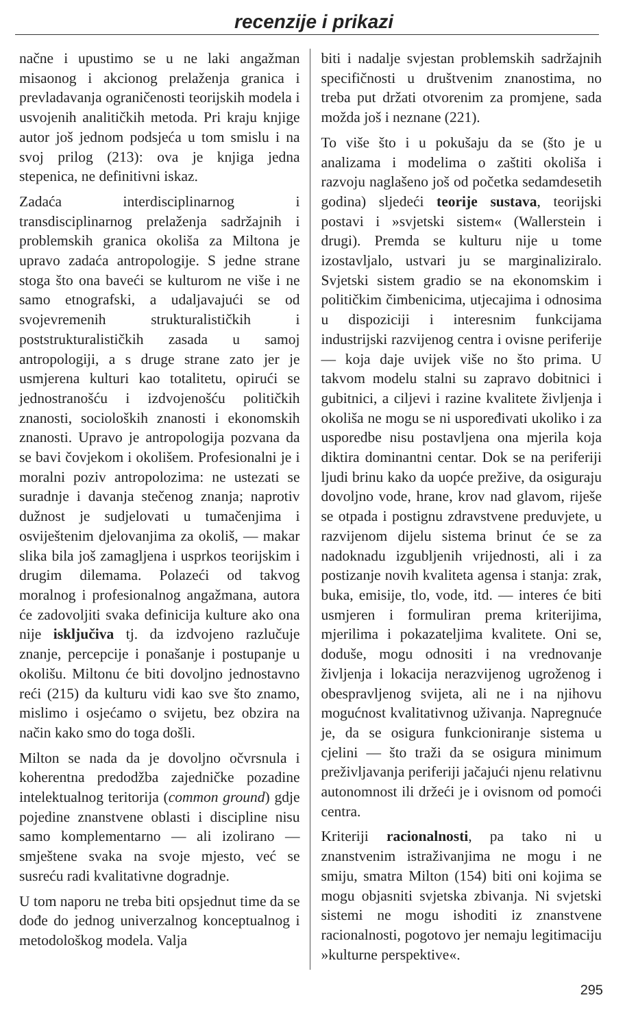recenzije i prikazi
načne i upustimo se u ne laki angažman misaonog i akcionog prelaženja granica i prevladavanja ograničenosti teorijskih modela i usvojenih analitičkih metoda. Pri kraju knjige autor još jednom podsjeća u tom smislu i na svoj prilog (213): ova je knjiga jedna stepenica, ne definitivni iskaz.
Zadaća interdisciplinarnog i transdisciplinarnog prelaženja sadržajnih i problemskih granica okoliša za Miltona je upravo zadaća antropologije. S jedne strane stoga što ona baveći se kulturom ne više i ne samo etnografski, a udaljavajući se od svojevremenih strukturalističkih i poststrukturalističkih zasada u samoj antropologiji, a s druge strane zato jer je usmjerena kulturi kao totalitetu, opirući se jednostranošću i izdvojenošću političkih znanosti, socioloških znanosti i ekonomskih znanosti. Upravo je antropologija pozvana da se bavi čovjekom i okolišem. Profesionalni je i moralni poziv antropolozima: ne ustezati se suradnje i davanja stečenog znanja; naprotiv dužnost je sudjelovati u tumačenjima i osviještenim djelovanjima za okoliš, — makar slika bila još zamagljena i usprkos teorijskim i drugim dilemama. Polazeći od takvog moralnog i profesionalnog angažmana, autora će zadovoljiti svaka definicija kulture ako ona nije isključiva tj. da izdvojeno razlučuje znanje, percepcije i ponašanje i postupanje u okolišu. Miltonu će biti dovoljno jednostavno reći (215) da kulturu vidi kao sve što znamo, mislimo i osjećamo o svijetu, bez obzira na način kako smo do toga došli.
Milton se nada da je dovoljno očvrsnula i koherentna predodžba zajedničke pozadine intelektualnog teritorija (common ground) gdje pojedine znanstvene oblasti i discipline nisu samo komplementarno — ali izolirano — smještene svaka na svoje mjesto, već se susreću radi kvalitativne dogradnje.
U tom naporu ne treba biti opsjednut time da se dođe do jednog univerzalnog konceptualnog i metodološkog modela. Valja
biti i nadalje svjestan problemskih sadržajnih specifičnosti u društvenim znanostima, no treba put držati otvorenim za promjene, sada možda još i neznane (221).
To više što i u pokušaju da se (što je u analizama i modelima o zaštiti okoliša i razvoju naglašeno još od početka sedamdesetih godina) sljedeći teorije sustava, teorijski postavi i »svjetski sistem« (Wallerstein i drugi). Premda se kulturu nije u tome izostavljalo, ustvari ju se marginaliziralo. Svjetski sistem gradio se na ekonomskim i političkim čimbenicima, utjecajima i odnosima u dispoziciji i interesnim funkcijama industrijski razvijenog centra i ovisne periferije — koja daje uvijek više no što prima. U takvom modelu stalni su zapravo dobitnici i gubitnici, a ciljevi i razine kvalitete življenja i okoliša ne mogu se ni uspoređivati ukoliko i za usporedbe nisu postavljena ona mjerila koja diktira dominantni centar. Dok se na periferiji ljudi brinu kako da uopće prežive, da osiguraju dovoljno vode, hrane, krov nad glavom, riješe se otpada i postignu zdravstvene preduvjete, u razvijenom dijelu sistema brinut će se za nadoknadu izgubljenih vrijednosti, ali i za postizanje novih kvaliteta agensa i stanja: zrak, buka, emisije, tlo, vode, itd. — interes će biti usmjeren i formuliran prema kriterijima, mjerilima i pokazateljima kvalitete. Oni se, doduše, mogu odnositi i na vrednovanje življenja i lokacija nerazvijenog ugroženog i obespravljenog svijeta, ali ne i na njihovu mogućnost kvalitativnog uživanja. Napregnuće je, da se osigura funkcioniranje sistema u cjelini — što traži da se osigura minimum preživljavanja periferiji jačajući njenu relativnu autonomnost ili držeći je i ovisnom od pomoći centra.
Kriteriji racionalnosti, pa tako ni u znanstvenim istraživanjima ne mogu i ne smiju, smatra Milton (154) biti oni kojima se mogu objasniti svjetska zbivanja. Ni svjetski sistemi ne mogu ishoditi iz znanstvene racionalnosti, pogotovo jer nemaju legitimaciju »kulturne perspektive«.
295